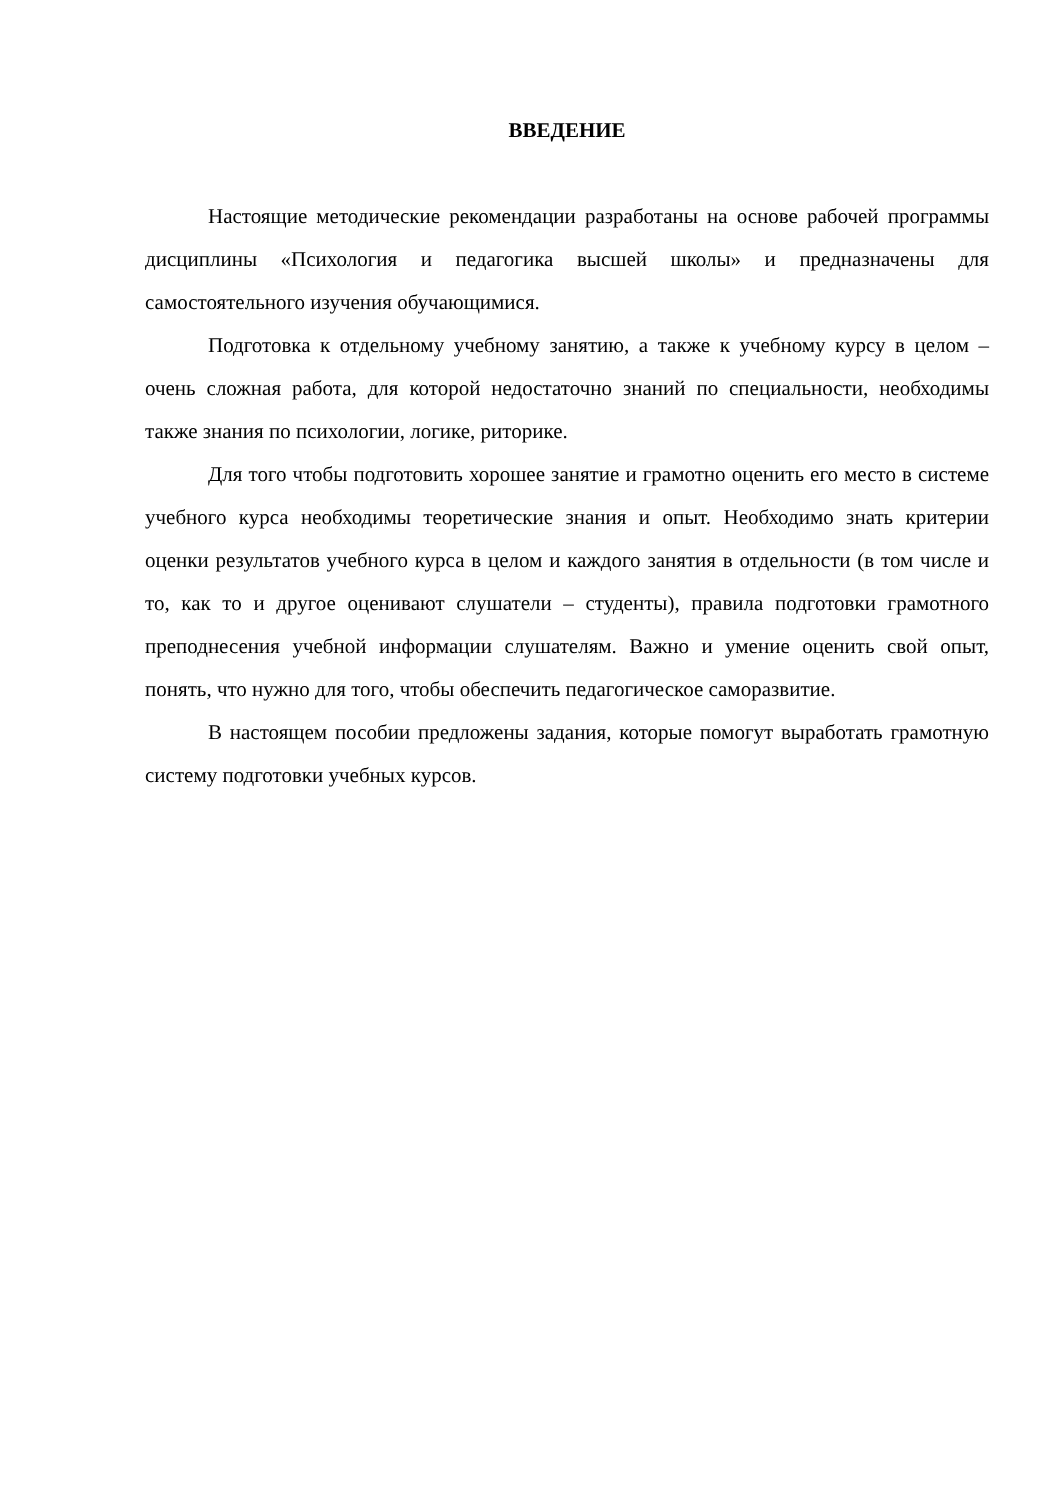ВВЕДЕНИЕ
Настоящие методические рекомендации разработаны на основе рабочей программы дисциплины «Психология и педагогика высшей школы» и предназначены для самостоятельного изучения обучающимися.
Подготовка к отдельному учебному занятию, а также к учебному курсу в целом – очень сложная работа, для которой недостаточно знаний по специальности, необходимы также знания по психологии, логике, риторике.
Для того чтобы подготовить хорошее занятие и грамотно оценить его место в системе учебного курса необходимы теоретические знания и опыт. Необходимо знать критерии оценки результатов учебного курса в целом и каждого занятия в отдельности (в том числе и то, как то и другое оценивают слушатели – студенты), правила подготовки грамотного преподнесения учебной информации слушателям. Важно и умение оценить свой опыт, понять, что нужно для того, чтобы обеспечить педагогическое саморазвитие.
В настоящем пособии предложены задания, которые помогут выработать грамотную систему подготовки учебных курсов.